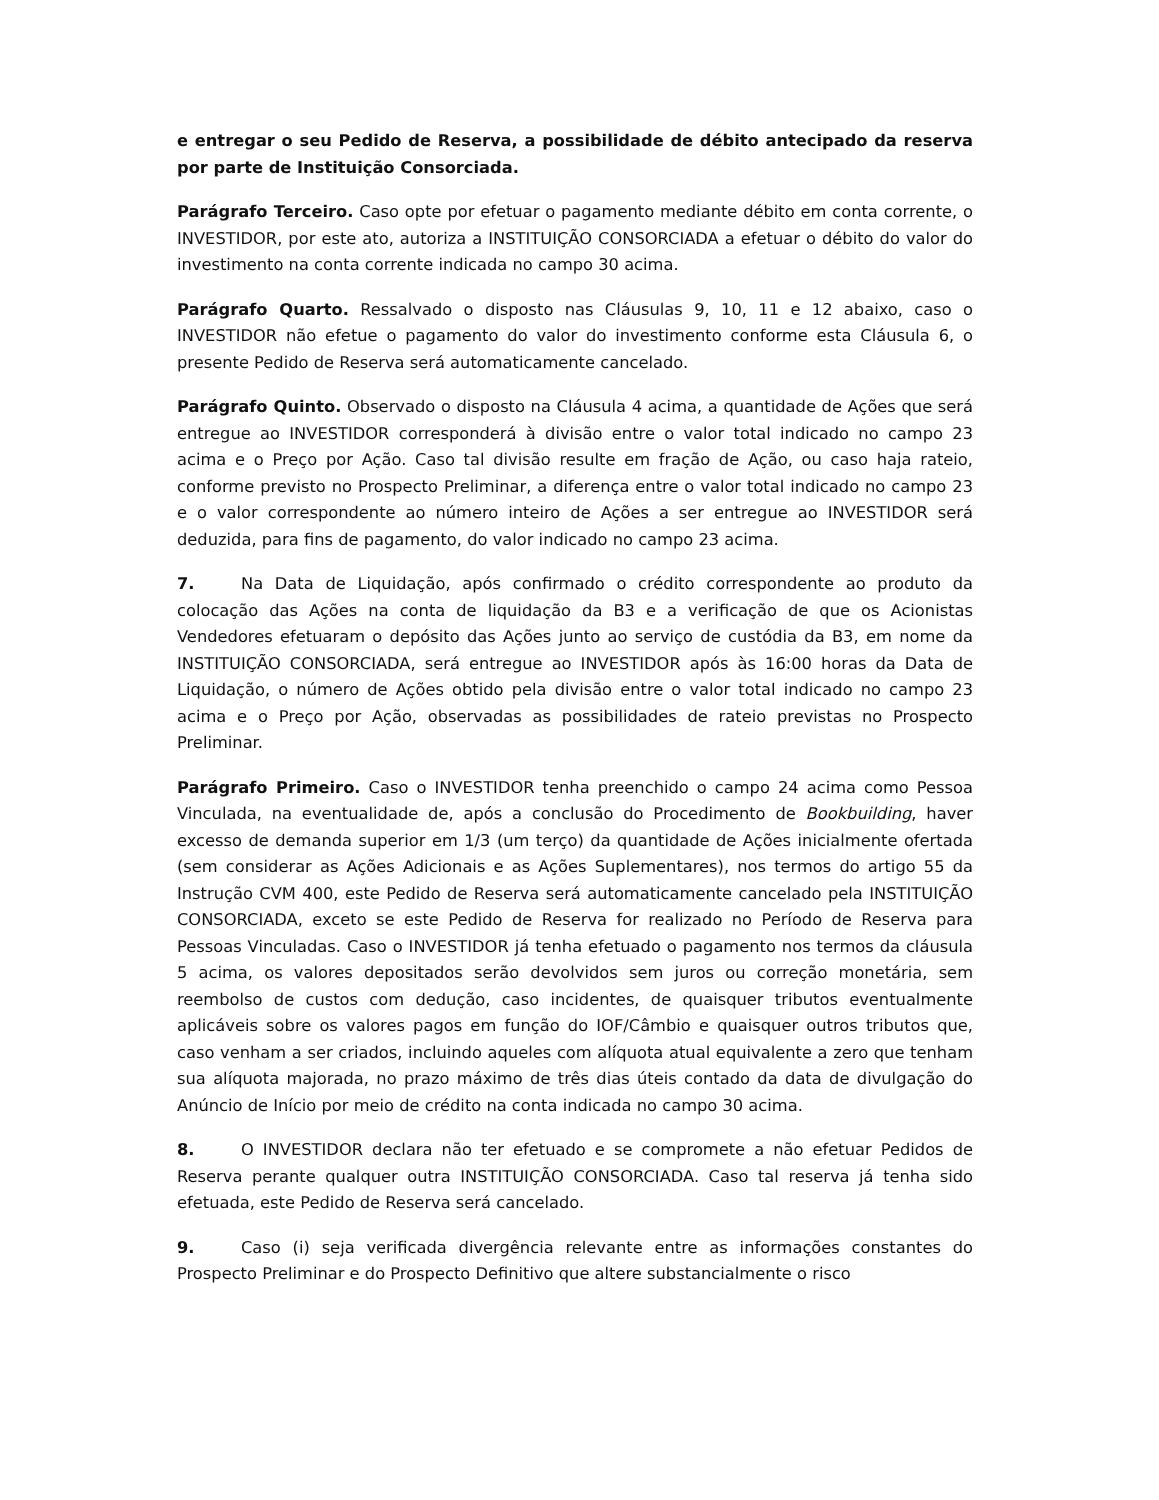e entregar o seu Pedido de Reserva, a possibilidade de débito antecipado da reserva por parte de Instituição Consorciada.
Parágrafo Terceiro. Caso opte por efetuar o pagamento mediante débito em conta corrente, o INVESTIDOR, por este ato, autoriza a INSTITUIÇÃO CONSORCIADA a efetuar o débito do valor do investimento na conta corrente indicada no campo 30 acima.
Parágrafo Quarto. Ressalvado o disposto nas Cláusulas 9, 10, 11 e 12 abaixo, caso o INVESTIDOR não efetue o pagamento do valor do investimento conforme esta Cláusula 6, o presente Pedido de Reserva será automaticamente cancelado.
Parágrafo Quinto. Observado o disposto na Cláusula 4 acima, a quantidade de Ações que será entregue ao INVESTIDOR corresponderá à divisão entre o valor total indicado no campo 23 acima e o Preço por Ação. Caso tal divisão resulte em fração de Ação, ou caso haja rateio, conforme previsto no Prospecto Preliminar, a diferença entre o valor total indicado no campo 23 e o valor correspondente ao número inteiro de Ações a ser entregue ao INVESTIDOR será deduzida, para fins de pagamento, do valor indicado no campo 23 acima.
7. Na Data de Liquidação, após confirmado o crédito correspondente ao produto da colocação das Ações na conta de liquidação da B3 e a verificação de que os Acionistas Vendedores efetuaram o depósito das Ações junto ao serviço de custódia da B3, em nome da INSTITUIÇÃO CONSORCIADA, será entregue ao INVESTIDOR após às 16:00 horas da Data de Liquidação, o número de Ações obtido pela divisão entre o valor total indicado no campo 23 acima e o Preço por Ação, observadas as possibilidades de rateio previstas no Prospecto Preliminar.
Parágrafo Primeiro. Caso o INVESTIDOR tenha preenchido o campo 24 acima como Pessoa Vinculada, na eventualidade de, após a conclusão do Procedimento de Bookbuilding, haver excesso de demanda superior em 1/3 (um terço) da quantidade de Ações inicialmente ofertada (sem considerar as Ações Adicionais e as Ações Suplementares), nos termos do artigo 55 da Instrução CVM 400, este Pedido de Reserva será automaticamente cancelado pela INSTITUIÇÃO CONSORCIADA, exceto se este Pedido de Reserva for realizado no Período de Reserva para Pessoas Vinculadas. Caso o INVESTIDOR já tenha efetuado o pagamento nos termos da cláusula 5 acima, os valores depositados serão devolvidos sem juros ou correção monetária, sem reembolso de custos com dedução, caso incidentes, de quaisquer tributos eventualmente aplicáveis sobre os valores pagos em função do IOF/Câmbio e quaisquer outros tributos que, caso venham a ser criados, incluindo aqueles com alíquota atual equivalente a zero que tenham sua alíquota majorada, no prazo máximo de três dias úteis contado da data de divulgação do Anúncio de Início por meio de crédito na conta indicada no campo 30 acima.
8. O INVESTIDOR declara não ter efetuado e se compromete a não efetuar Pedidos de Reserva perante qualquer outra INSTITUIÇÃO CONSORCIADA. Caso tal reserva já tenha sido efetuada, este Pedido de Reserva será cancelado.
9. Caso (i) seja verificada divergência relevante entre as informações constantes do Prospecto Preliminar e do Prospecto Definitivo que altere substancialmente o risco